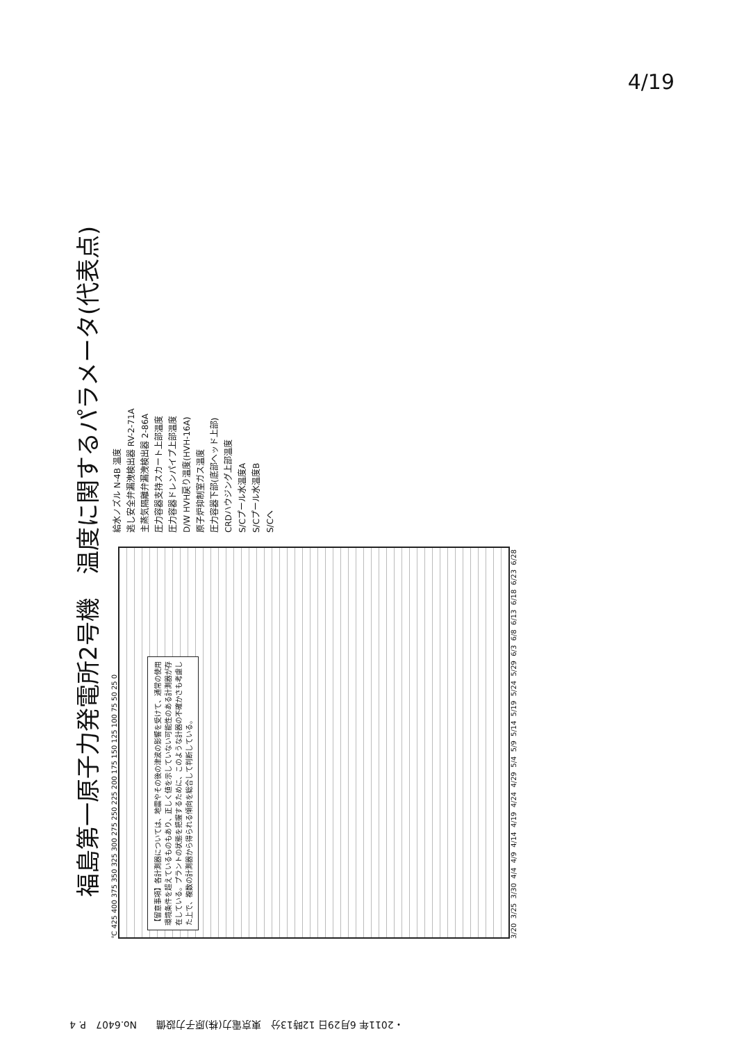4/19
福島第一原子力発電所2号機　温度に関するパラメータ(代表点)
℃ 425 400 375 350 325 300 275 250 225 200 175 150 125 100 75 50 25 0
【留意事項】各計測器については、地震やその後の津波の影響を受けて、通常の使用環境条件を超えているものもあり、正しく値を示していない可能性のある計測器が存在している。プラントの状態を把握するために、このような計器の不確かさも考慮した上で、複数の計測器から得られる傾向を総合して判断している。
3/20 3/25 3/30 4/4 4/9 4/14 4/19 4/24 4/29 5/4 5/9 5/14 5/19 5/24 5/29 6/3 6/8 6/13 6/18 6/23 6/28
給水ノズル N-4B 温度
逃し安全弁漏洩検出器 RV-2-71A
主蒸気隔離弁漏洩検出器 2-86A
圧力容器支持スカート上部温度
圧力容器ドレンパイプ上部温度
D/W HVH戻り温度(HVH-16A)
原子炉抑制室ガス温度
圧力容器下部(底部ヘッド上部)
CRDハウジング上部温度
S/Cプール水温度A
S/Cプール水温度B
S/Cへ
・2011年 6月29日 12時13分　東京電力(株)原子力設備　　No.6407　P. 4